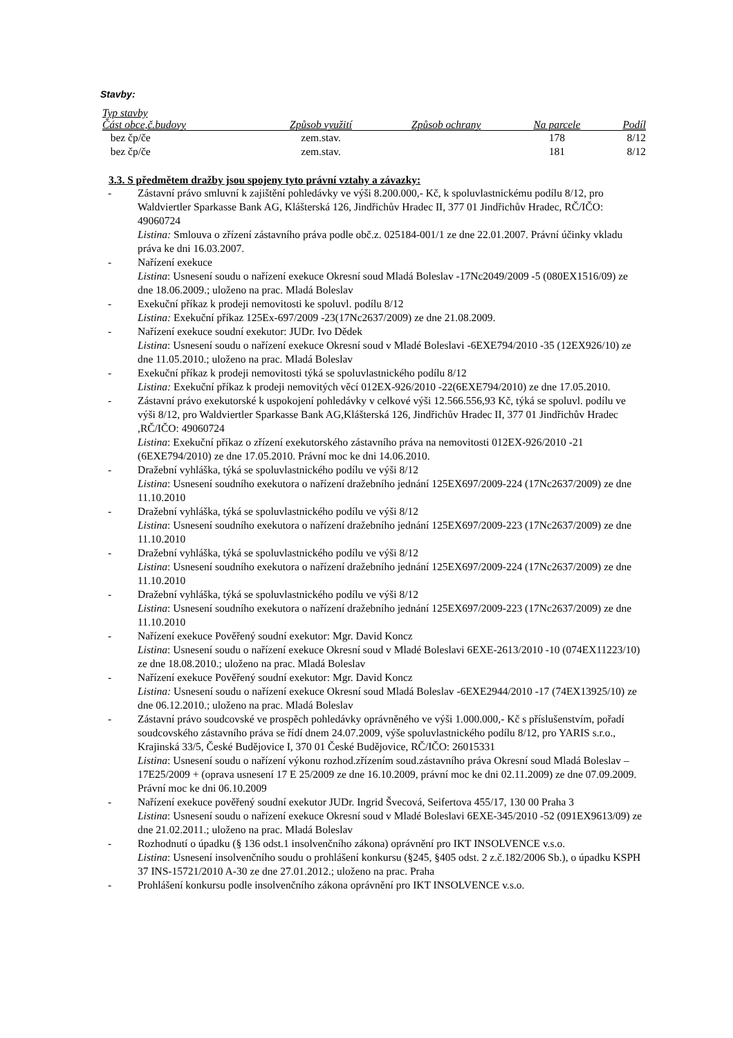Stavby:
| Typ stavby | | | | |
| --- | --- | --- | --- | --- |
| Část obce,č.budovy | Způsob využití | Způsob ochrany | Na parcele | Podíl |
| bez čp/če | zem.stav. | | 178 | 8/12 |
| bez čp/če | zem.stav. | | 181 | 8/12 |
3.3. S předmětem dražby jsou spojeny tyto právní vztahy a závazky:
- Zástavní právo smluvní k zajištění pohledávky ve výši 8.200.000,- Kč, k spoluvlastnickému podílu 8/12, pro Waldviertler Sparkasse Bank AG, Klášterská 126, Jindřichův Hradec II, 377 01 Jindřichův Hradec, RČ/IČO: 49060724
Listina: Smlouva o zřízení zástavního práva podle obč.z. 025184-001/1 ze dne 22.01.2007. Právní účinky vkladu práva ke dni 16.03.2007.
- Nařízení exekuce
Listina: Usnesení soudu o nařízení exekuce Okresní soud Mladá Boleslav -17Nc2049/2009 -5 (080EX1516/09) ze dne 18.06.2009.; uloženo na prac. Mladá Boleslav
- Exekuční příkaz k prodeji nemovitosti ke spoluvl. podílu 8/12
Listina: Exekuční příkaz 125Ex-697/2009 -23(17Nc2637/2009) ze dne 21.08.2009.
- Nařízení exekuce soudní exekutor: JUDr. Ivo Dědek
Listina: Usnesení soudu o nařízení exekuce Okresní soud v Mladé Boleslavi -6EXE794/2010 -35 (12EX926/10) ze dne 11.05.2010.; uloženo na prac. Mladá Boleslav
- Exekuční příkaz k prodeji nemovitosti týká se spoluvlastnického podílu 8/12
Listina: Exekuční příkaz k prodeji nemovitých věcí 012EX-926/2010 -22(6EXE794/2010) ze dne 17.05.2010.
- Zástavní právo exekutorské k uspokojení pohledávky v celkové výši 12.566.556,93 Kč, týká se spoluvl. podílu ve výši 8/12, pro Waldviertler Sparkasse Bank AG,Klášterská 126, Jindřichův Hradec II, 377 01 Jindřichův Hradec ,RČ/IČO: 49060724
Listina: Exekuční příkaz o zřízení exekutorského zástavního práva na nemovitosti 012EX-926/2010 -21 (6EXE794/2010) ze dne 17.05.2010. Právní moc ke dni 14.06.2010.
- Dražební vyhláška, týká se spoluvlastnického podílu ve výši 8/12
Listina: Usnesení soudního exekutora o nařízení dražebního jednání 125EX697/2009-224 (17Nc2637/2009) ze dne 11.10.2010
- Dražební vyhláška, týká se spoluvlastnického podílu ve výši 8/12
Listina: Usnesení soudního exekutora o nařízení dražebního jednání 125EX697/2009-223 (17Nc2637/2009) ze dne 11.10.2010
- Dražební vyhláška, týká se spoluvlastnického podílu ve výši 8/12
Listina: Usnesení soudního exekutora o nařízení dražebního jednání 125EX697/2009-224 (17Nc2637/2009) ze dne 11.10.2010
- Dražební vyhláška, týká se spoluvlastnického podílu ve výši 8/12
Listina: Usnesení soudního exekutora o nařízení dražebního jednání 125EX697/2009-223 (17Nc2637/2009) ze dne 11.10.2010
- Nařízení exekuce Pověřený soudní exekutor: Mgr. David Koncz
Listina: Usnesení soudu o nařízení exekuce Okresní soud v Mladé Boleslavi 6EXE-2613/2010 -10 (074EX11223/10) ze dne 18.08.2010.; uloženo na prac. Mladá Boleslav
- Nařízení exekuce Pověřený soudní exekutor: Mgr. David Koncz
Listina: Usnesení soudu o nařízení exekuce Okresní soud Mladá Boleslav -6EXE2944/2010 -17 (74EX13925/10) ze dne 06.12.2010.; uloženo na prac. Mladá Boleslav
- Zástavní právo soudcovské ve prospěch pohledávky oprávněného ve výši 1.000.000,- Kč s příslušenstvím, pořadí soudcovského zástavního práva se řídí dnem 24.07.2009, výše spoluvlastnického podílu 8/12, pro YARIS s.r.o., Krajinská 33/5, České Budějovice I, 370 01 České Budějovice, RČ/IČO: 26015331
Listina: Usnesení soudu o nařízení výkonu rozhod.zřízením soud.zástavního práva Okresní soud Mladá Boleslav – 17E25/2009 + (oprava usnesení 17 E 25/2009 ze dne 16.10.2009, právní moc ke dni 02.11.2009) ze dne 07.09.2009. Právní moc ke dni 06.10.2009
- Nařízení exekuce pověřený soudní exekutor JUDr. Ingrid Švecová, Seifertova 455/17, 130 00 Praha 3
Listina: Usnesení soudu o nařízení exekuce Okresní soud v Mladé Boleslavi 6EXE-345/2010 -52 (091EX9613/09) ze dne 21.02.2011.; uloženo na prac. Mladá Boleslav
- Rozhodnutí o úpadku (§ 136 odst.1 insolvenčního zákona) oprávnění pro IKT INSOLVENCE v.s.o.
Listina: Usnesení insolvenčního soudu o prohlášení konkursu (§245, §405 odst. 2 z.č.182/2006 Sb.), o úpadku KSPH 37 INS-15721/2010 A-30 ze dne 27.01.2012.; uloženo na prac. Praha
- Prohlášení konkursu podle insolvenčního zákona oprávnění pro IKT INSOLVENCE v.s.o.